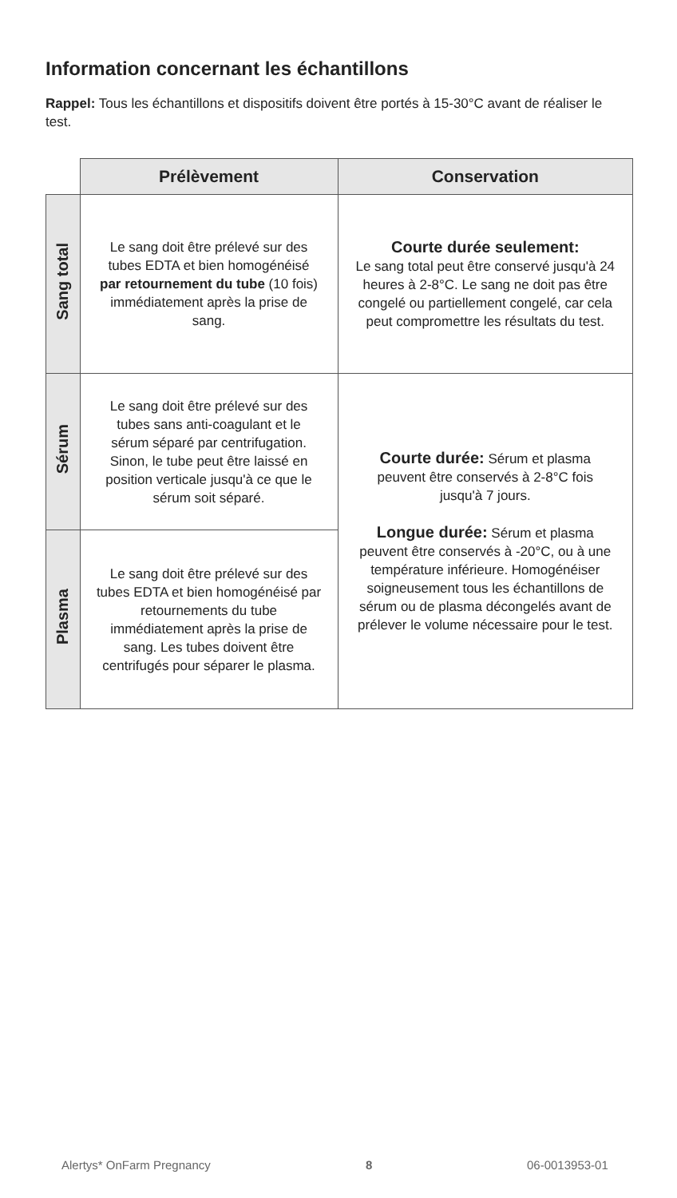Information concernant les échantillons
Rappel: Tous les échantillons et dispositifs doivent être portés à 15-30°C avant de réaliser le test.
| | Prélèvement | Conservation |
| --- | --- | --- |
| Sang total | Le sang doit être prélevé sur des tubes EDTA et bien homogénéisé par retournement du tube (10 fois) immédiatement après la prise de sang. | Courte durée seulement: Le sang total peut être conservé jusqu'à 24 heures à 2-8°C. Le sang ne doit pas être congelé ou partiellement congelé, car cela peut compromettre les résultats du test. |
| Sérum | Le sang doit être prélevé sur des tubes sans anti-coagulant et le sérum séparé par centrifugation. Sinon, le tube peut être laissé en position verticale jusqu'à ce que le sérum soit séparé. | Courte durée: Sérum et plasma peuvent être conservés à 2-8°C fois jusqu'à 7 jours. Longue durée: Sérum et plasma peuvent être conservés à -20°C, ou à une température inférieure. Homogénéiser soigneusement tous les échantillons de sérum ou de plasma décongelés avant de prélever le volume nécessaire pour le test. |
| Plasma | Le sang doit être prélevé sur des tubes EDTA et bien homogénéisé par retournements du tube immédiatement après la prise de sang. Les tubes doivent être centrifugés pour séparer le plasma. | |
Alertys* OnFarm Pregnancy 8 06-0013953-01